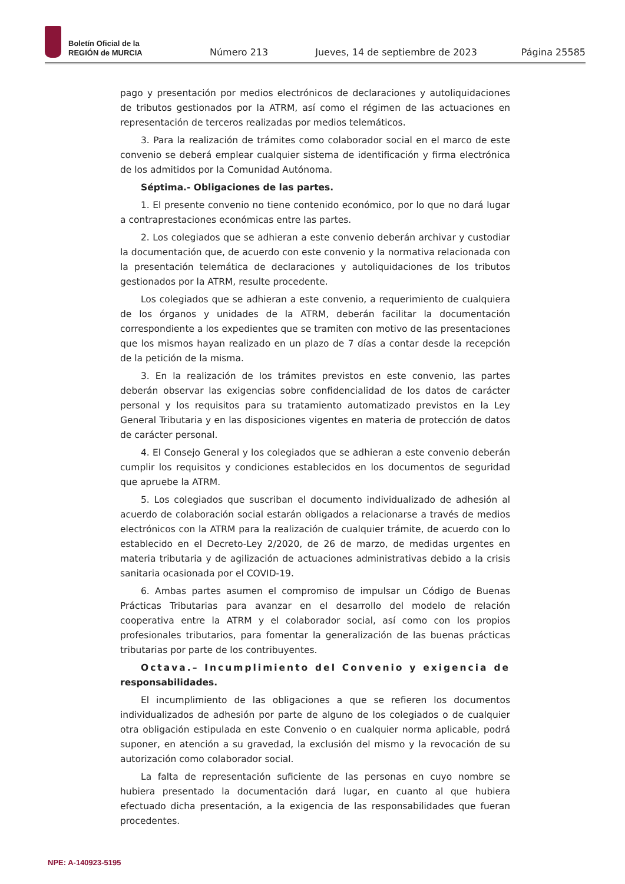Boletín Oficial de la
REGIÓN de MURCIA
Número 213 Jueves, 14 de septiembre de 2023 Página 25585
pago y presentación por medios electrónicos de declaraciones y autoliquidaciones de tributos gestionados por la ATRM, así como el régimen de las actuaciones en representación de terceros realizadas por medios telemáticos.
3. Para la realización de trámites como colaborador social en el marco de este convenio se deberá emplear cualquier sistema de identificación y firma electrónica de los admitidos por la Comunidad Autónoma.
Séptima.- Obligaciones de las partes.
1. El presente convenio no tiene contenido económico, por lo que no dará lugar a contraprestaciones económicas entre las partes.
2. Los colegiados que se adhieran a este convenio deberán archivar y custodiar la documentación que, de acuerdo con este convenio y la normativa relacionada con la presentación telemática de declaraciones y autoliquidaciones de los tributos gestionados por la ATRM, resulte procedente.
Los colegiados que se adhieran a este convenio, a requerimiento de cualquiera de los órganos y unidades de la ATRM, deberán facilitar la documentación correspondiente a los expedientes que se tramiten con motivo de las presentaciones que los mismos hayan realizado en un plazo de 7 días a contar desde la recepción de la petición de la misma.
3. En la realización de los trámites previstos en este convenio, las partes deberán observar las exigencias sobre confidencialidad de los datos de carácter personal y los requisitos para su tratamiento automatizado previstos en la Ley General Tributaria y en las disposiciones vigentes en materia de protección de datos de carácter personal.
4. El Consejo General y los colegiados que se adhieran a este convenio deberán cumplir los requisitos y condiciones establecidos en los documentos de seguridad que apruebe la ATRM.
5. Los colegiados que suscriban el documento individualizado de adhesión al acuerdo de colaboración social estarán obligados a relacionarse a través de medios electrónicos con la ATRM para la realización de cualquier trámite, de acuerdo con lo establecido en el Decreto-Ley 2/2020, de 26 de marzo, de medidas urgentes en materia tributaria y de agilización de actuaciones administrativas debido a la crisis sanitaria ocasionada por el COVID-19.
6. Ambas partes asumen el compromiso de impulsar un Código de Buenas Prácticas Tributarias para avanzar en el desarrollo del modelo de relación cooperativa entre la ATRM y el colaborador social, así como con los propios profesionales tributarios, para fomentar la generalización de las buenas prácticas tributarias por parte de los contribuyentes.
Octava.– Incumplimiento del Convenio y exigencia de responsabilidades.
El incumplimiento de las obligaciones a que se refieren los documentos individualizados de adhesión por parte de alguno de los colegiados o de cualquier otra obligación estipulada en este Convenio o en cualquier norma aplicable, podrá suponer, en atención a su gravedad, la exclusión del mismo y la revocación de su autorización como colaborador social.
La falta de representación suficiente de las personas en cuyo nombre se hubiera presentado la documentación dará lugar, en cuanto al que hubiera efectuado dicha presentación, a la exigencia de las responsabilidades que fueran procedentes.
NPE: A-140923-5195